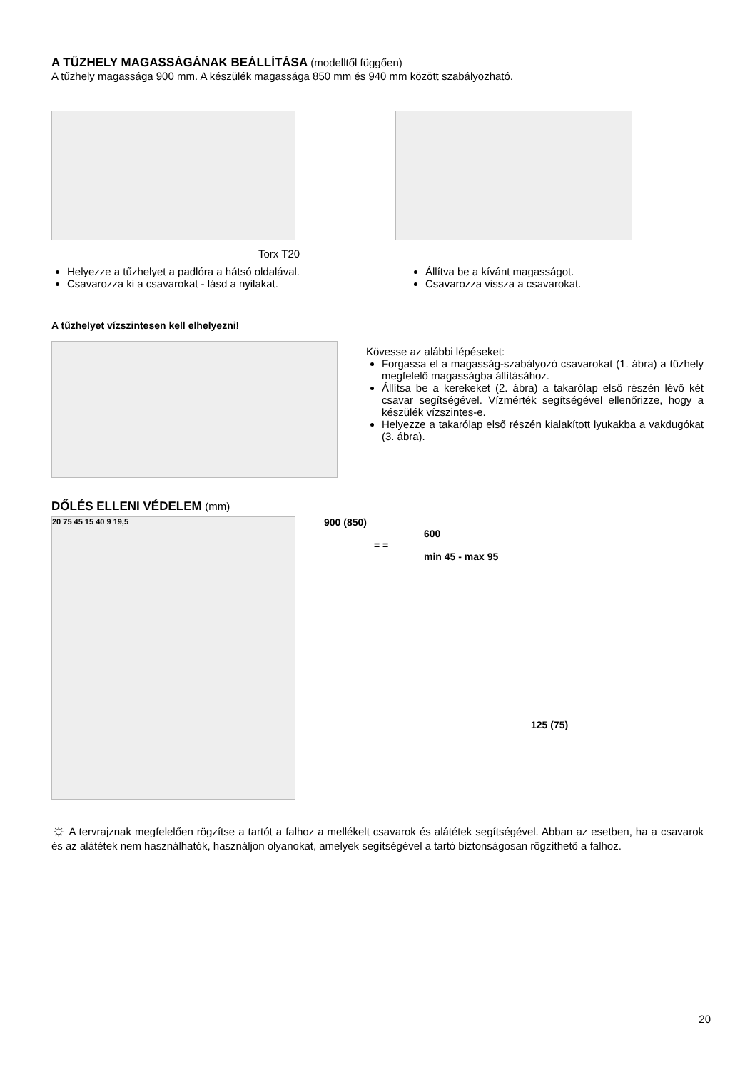A TŰZHELY MAGASSÁGÁNAK BEÁLLÍTÁSA (modelltől függően)
A tűzhely magassága 900 mm. A készülék magassága 850 mm és 940 mm között szabályozható.
Torx T20
Helyezze a tűzhelyet a padlóra a hátsó oldalával.
Csavarozza ki a csavarokat - lásd a nyilakat.
Állítva be a kívánt magasságot.
Csavarozza vissza a csavarokat.
A tűzhelyet vízszintesen kell elhelyezni!
Kövesse az alábbi lépéseket:
Forgassa el a magasság-szabályozó csavarokat (1. ábra) a tűzhely megfelelő magasságba állításához.
Állítsa be a kerekeket (2. ábra) a takarólap első részén lévő két csavar segítségével. Vízmérték segítségével ellenőrizze, hogy a készülék vízszintes-e.
Helyezze a takarólap első részén kialakított lyukakba a vakdugókat (3. ábra).
DŐLÉS ELLENI VÉDELEM (mm)
20 75 45 15 40 9 19,5
900 (850)
600
= =
min 45 - max 95
125 (75)
☼ A tervrajznak megfelelően rögzítse a tartót a falhoz a mellékelt csavarok és alátétek segítségével. Abban az esetben, ha a csavarok és az alátétek nem használhatók, használjon olyanokat, amelyek segítségével a tartó biztonságosan rögzíthető a falhoz.
20